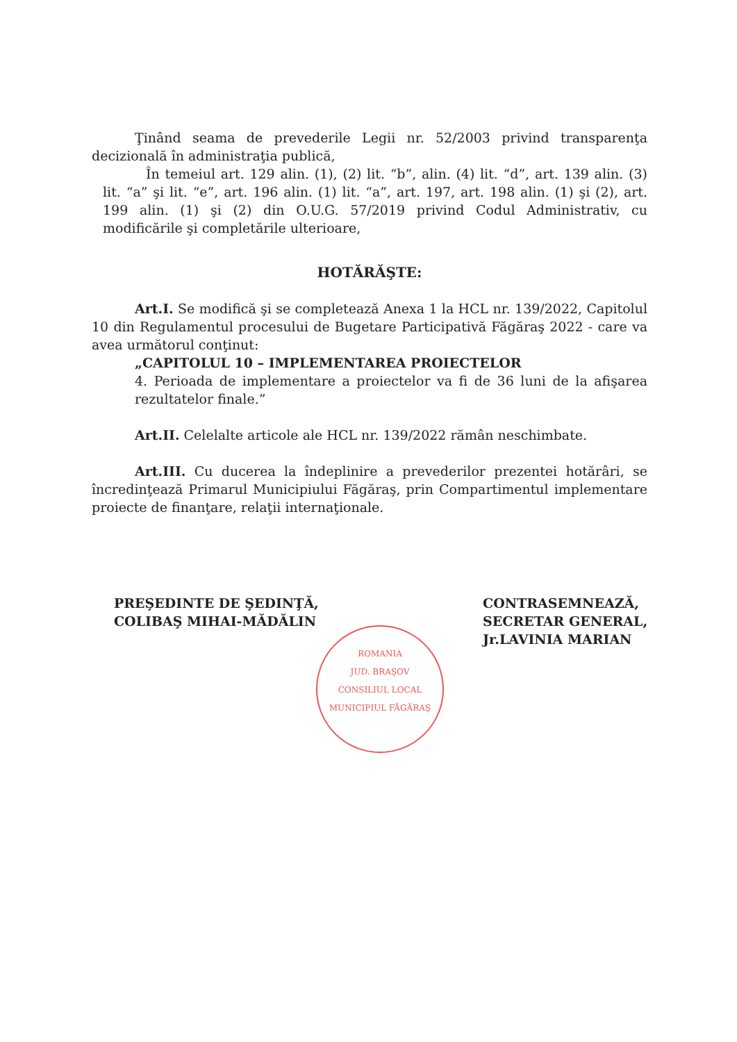Ţinând seama de prevederile Legii nr. 52/2003 privind transparenţa decizională în administraţia publică,
În temeiul art. 129 alin. (1), (2) lit. “b”, alin. (4) lit. “d”, art. 139 alin. (3) lit. “a” şi lit. “e”, art. 196 alin. (1) lit. “a”, art. 197, art. 198 alin. (1) şi (2), art. 199 alin. (1) şi (2) din O.U.G. 57/2019 privind Codul Administrativ, cu modificările şi completările ulterioare,
HOTĂRĂŞTE:
Art.I. Se modifică şi se completează Anexa 1 la HCL nr. 139/2022, Capitolul 10 din Regulamentul procesului de Bugetare Participativă Făgăraş 2022 - care va avea următorul conţinut:
„CAPITOLUL 10 – IMPLEMENTAREA PROIECTELOR
4. Perioada de implementare a proiectelor va fi de 36 luni de la afişarea rezultatelor finale.”
Art.II. Celelalte articole ale HCL nr. 139/2022 rămân neschimbate.
Art.III. Cu ducerea la îndeplinire a prevederilor prezentei hotărâri, se încredinţează Primarul Municipiului Făgăraş, prin Compartimentul implementare proiecte de finanţare, relaţii internaţionale.
PREŞEDINTE DE ŞEDINŢĂ,
COLIBAŞ MIHAI-MĂDĂLIN
CONTRASEMNEAZĂ,
SECRETAR GENERAL,
Jr.LAVINIA MARIAN
ROMANIA
JUD. BRAŞOV
CONSILIUL LOCAL
MUNICIPIUL FĂGĂRAŞ